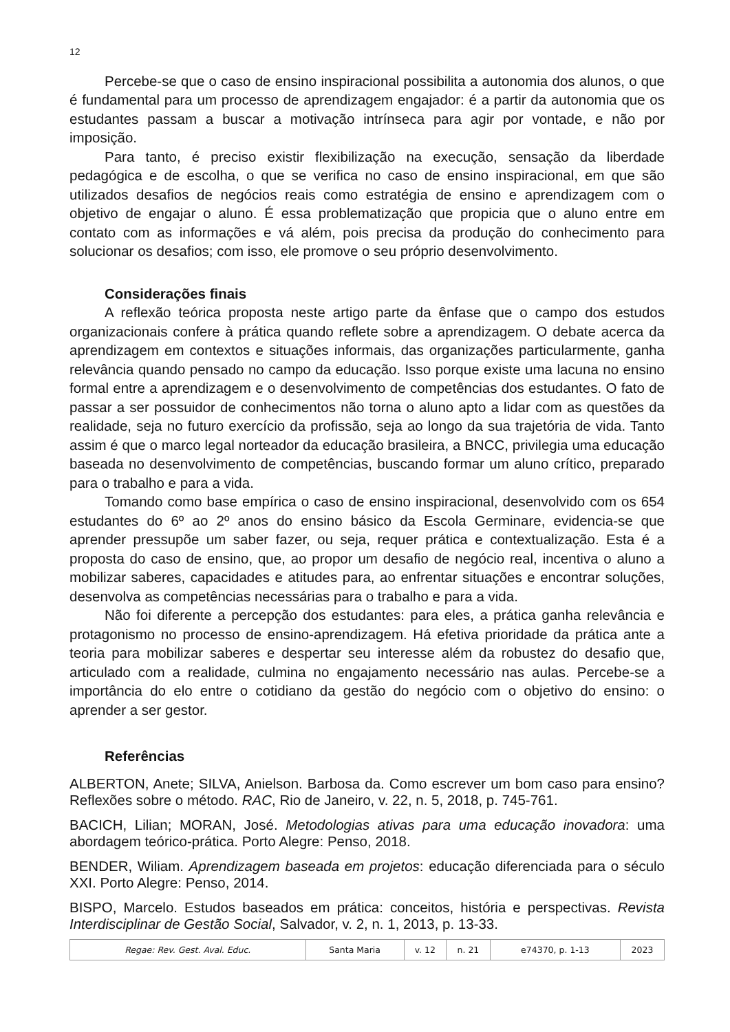12
Percebe-se que o caso de ensino inspiracional possibilita a autonomia dos alunos, o que é fundamental para um processo de aprendizagem engajador: é a partir da autonomia que os estudantes passam a buscar a motivação intrínseca para agir por vontade, e não por imposição.
Para tanto, é preciso existir flexibilização na execução, sensação da liberdade pedagógica e de escolha, o que se verifica no caso de ensino inspiracional, em que são utilizados desafios de negócios reais como estratégia de ensino e aprendizagem com o objetivo de engajar o aluno. É essa problematização que propicia que o aluno entre em contato com as informações e vá além, pois precisa da produção do conhecimento para solucionar os desafios; com isso, ele promove o seu próprio desenvolvimento.
Considerações finais
A reflexão teórica proposta neste artigo parte da ênfase que o campo dos estudos organizacionais confere à prática quando reflete sobre a aprendizagem. O debate acerca da aprendizagem em contextos e situações informais, das organizações particularmente, ganha relevância quando pensado no campo da educação. Isso porque existe uma lacuna no ensino formal entre a aprendizagem e o desenvolvimento de competências dos estudantes. O fato de passar a ser possuidor de conhecimentos não torna o aluno apto a lidar com as questões da realidade, seja no futuro exercício da profissão, seja ao longo da sua trajetória de vida. Tanto assim é que o marco legal norteador da educação brasileira, a BNCC, privilegia uma educação baseada no desenvolvimento de competências, buscando formar um aluno crítico, preparado para o trabalho e para a vida.
Tomando como base empírica o caso de ensino inspiracional, desenvolvido com os 654 estudantes do 6º ao 2º anos do ensino básico da Escola Germinare, evidencia-se que aprender pressupõe um saber fazer, ou seja, requer prática e contextualização. Esta é a proposta do caso de ensino, que, ao propor um desafio de negócio real, incentiva o aluno a mobilizar saberes, capacidades e atitudes para, ao enfrentar situações e encontrar soluções, desenvolva as competências necessárias para o trabalho e para a vida.
Não foi diferente a percepção dos estudantes: para eles, a prática ganha relevância e protagonismo no processo de ensino-aprendizagem. Há efetiva prioridade da prática ante a teoria para mobilizar saberes e despertar seu interesse além da robustez do desafio que, articulado com a realidade, culmina no engajamento necessário nas aulas. Percebe-se a importância do elo entre o cotidiano da gestão do negócio com o objetivo do ensino: o aprender a ser gestor.
Referências
ALBERTON, Anete; SILVA, Anielson. Barbosa da. Como escrever um bom caso para ensino? Reflexões sobre o método. RAC, Rio de Janeiro, v. 22, n. 5, 2018, p. 745-761.
BACICH, Lilian; MORAN, José. Metodologias ativas para uma educação inovadora: uma abordagem teórico-prática. Porto Alegre: Penso, 2018.
BENDER, Wiliam. Aprendizagem baseada em projetos: educação diferenciada para o século XXI. Porto Alegre: Penso, 2014.
BISPO, Marcelo. Estudos baseados em prática: conceitos, história e perspectivas. Revista Interdisciplinar de Gestão Social, Salvador, v. 2, n. 1, 2013, p. 13-33.
| Regae: Rev. Gest. Aval. Educ. | Santa Maria | v. 12 | n. 21 | e74370, p. 1-13 | 2023 |